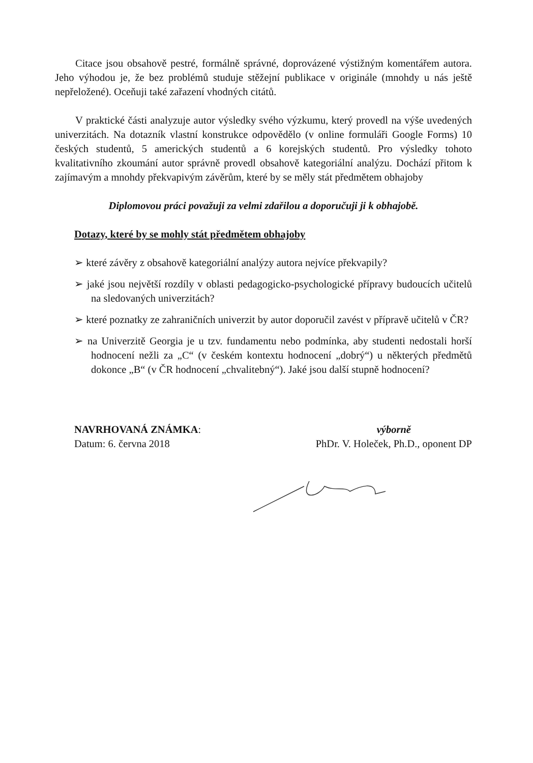Citace jsou obsahově pestré, formálně správné, doprovázené výstižným komentářem autora. Jeho výhodou je, že bez problémů studuje stěžejní publikace v originále (mnohdy u nás ještě nepřeložené). Oceňuji také zařazení vhodných citátů.
V praktické části analyzuje autor výsledky svého výzkumu, který provedl na výše uvedených univerzitách. Na dotazník vlastní konstrukce odpovědělo (v online formuláři Google Forms) 10 českých studentů, 5 amerických studentů a 6 korejských studentů. Pro výsledky tohoto kvalitativního zkoumání autor správně provedl obsahově kategoriální analýzu. Dochází přitom k zajímavým a mnohdy překvapivým závěrům, které by se měly stát předmětem obhajoby
Diplomovou práci považuji za velmi zdařilou a doporučuji ji k obhajobě.
Dotazy, které by se mohly stát předmětem obhajoby
➢ které závěry z obsahově kategoriální analýzy autora nejvíce překvapily?
➢ jaké jsou největší rozdíly v oblasti pedagogicko-psychologické přípravy budoucích učitelů na sledovaných univerzitách?
➢ které poznatky ze zahraničních univerzit by autor doporučil zavést v přípravě učitelů v ČR?
➢ na Univerzitě Georgia je u tzv. fundamentu nebo podmínka, aby studenti nedostali horší hodnocení nežli za „C“ (v českém kontextu hodnocení „dobrý“) u některých předmětů dokonce „B“ (v ČR hodnocení „chvalitebný“). Jaké jsou další stupně hodnocení?
NAVRHOVANÁ ZNÁMKA:
Datum: 6. června 2018
výborně
PhDr. V. Holeček, Ph.D., oponent DP